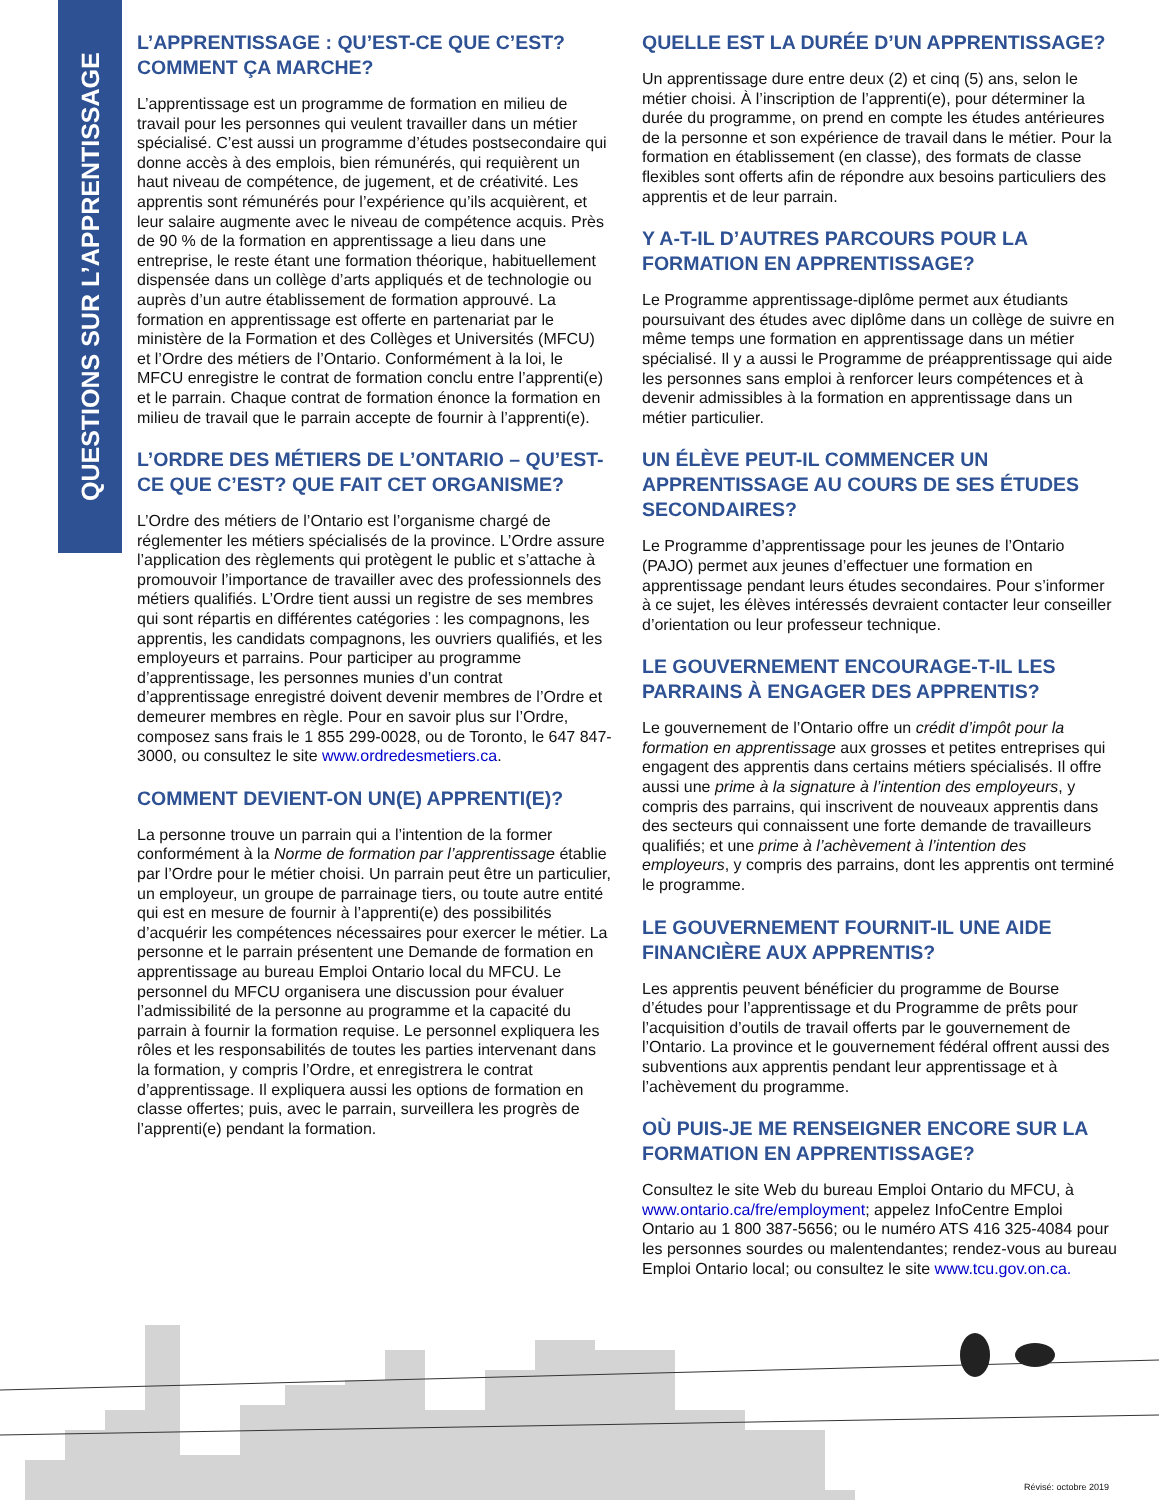QUESTIONS SUR L’APPRENTISSAGE
L’APPRENTISSAGE : QU’EST-CE QUE C’EST? COMMENT ÇA MARCHE?
L’apprentissage est un programme de formation en milieu de travail pour les personnes qui veulent travailler dans un métier spécialisé. C’est aussi un programme d’études postsecondaire qui donne accès à des emplois, bien rémunérés, qui requièrent un haut niveau de compétence, de jugement, et de créativité. Les apprentis sont rémunérés pour l’expérience qu’ils acquièrent, et leur salaire augmente avec le niveau de compétence acquis. Près de 90 % de la formation en apprentissage a lieu dans une entreprise, le reste étant une formation théorique, habituellement dispensée dans un collège d’arts appliqués et de technologie ou auprès d’un autre établissement de formation approuvé. La formation en apprentissage est offerte en partenariat par le ministère de la Formation et des Collèges et Universités (MFCU) et l’Ordre des métiers de l’Ontario. Conformément à la loi, le MFCU enregistre le contrat de formation conclu entre l’apprenti(e) et le parrain. Chaque contrat de formation énonce la formation en milieu de travail que le parrain accepte de fournir à l’apprenti(e).
L’ORDRE DES MÉTIERS DE L’ONTARIO – QU’EST-CE QUE C’EST? QUE FAIT CET ORGANISME?
L’Ordre des métiers de l’Ontario est l’organisme chargé de réglementer les métiers spécialisés de la province. L’Ordre assure l’application des règlements qui protègent le public et s’attache à promouvoir l’importance de travailler avec des professionnels des métiers qualifiés. L’Ordre tient aussi un registre de ses membres qui sont répartis en différentes catégories : les compagnons, les apprentis, les candidats compagnons, les ouvriers qualifiés, et les employeurs et parrains. Pour participer au programme d’apprentissage, les personnes munies d’un contrat d’apprentissage enregistré doivent devenir membres de l’Ordre et demeurer membres en règle. Pour en savoir plus sur l’Ordre, composez sans frais le 1 855 299-0028, ou de Toronto, le 647 847-3000, ou consultez le site www.ordredesmetiers.ca.
COMMENT DEVIENT-ON UN(E) APPRENTI(E)?
La personne trouve un parrain qui a l’intention de la former conformément à la Norme de formation par l’apprentissage établie par l’Ordre pour le métier choisi. Un parrain peut être un particulier, un employeur, un groupe de parrainage tiers, ou toute autre entité qui est en mesure de fournir à l’apprenti(e) des possibilités d’acquérir les compétences nécessaires pour exercer le métier. La personne et le parrain présentent une Demande de formation en apprentissage au bureau Emploi Ontario local du MFCU. Le personnel du MFCU organisera une discussion pour évaluer l’admissibilité de la personne au programme et la capacité du parrain à fournir la formation requise. Le personnel expliquera les rôles et les responsabilités de toutes les parties intervenant dans la formation, y compris l’Ordre, et enregistrera le contrat d’apprentissage. Il expliquera aussi les options de formation en classe offertes; puis, avec le parrain, surveillera les progrès de l’apprenti(e) pendant la formation.
QUELLE EST LA DURÉE D’UN APPRENTISSAGE?
Un apprentissage dure entre deux (2) et cinq (5) ans, selon le métier choisi. À l’inscription de l’apprenti(e), pour déterminer la durée du programme, on prend en compte les études antérieures de la personne et son expérience de travail dans le métier. Pour la formation en établissement (en classe), des formats de classe flexibles sont offerts afin de répondre aux besoins particuliers des apprentis et de leur parrain.
Y A-T-IL D’AUTRES PARCOURS POUR LA FORMATION EN APPRENTISSAGE?
Le Programme apprentissage-diplôme permet aux étudiants poursuivant des études avec diplôme dans un collège de suivre en même temps une formation en apprentissage dans un métier spécialisé. Il y a aussi le Programme de préapprentissage qui aide les personnes sans emploi à renforcer leurs compétences et à devenir admissibles à la formation en apprentissage dans un métier particulier.
UN ÉLÈVE PEUT-IL COMMENCER UN APPRENTISSAGE AU COURS DE SES ÉTUDES SECONDAIRES?
Le Programme d’apprentissage pour les jeunes de l’Ontario (PAJO) permet aux jeunes d’effectuer une formation en apprentissage pendant leurs études secondaires. Pour s’informer à ce sujet, les élèves intéressés devraient contacter leur conseiller d’orientation ou leur professeur technique.
LE GOUVERNEMENT ENCOURAGE-T-IL LES PARRAINS À ENGAGER DES APPRENTIS?
Le gouvernement de l’Ontario offre un crédit d’impôt pour la formation en apprentissage aux grosses et petites entreprises qui engagent des apprentis dans certains métiers spécialisés. Il offre aussi une prime à la signature à l’intention des employeurs, y compris des parrains, qui inscrivent de nouveaux apprentis dans des secteurs qui connaissent une forte demande de travailleurs qualifiés; et une prime à l’achèvement à l’intention des employeurs, y compris des parrains, dont les apprentis ont terminé le programme.
LE GOUVERNEMENT FOURNIT-IL UNE AIDE FINANCIÈRE AUX APPRENTIS?
Les apprentis peuvent bénéficier du programme de Bourse d’études pour l’apprentissage et du Programme de prêts pour l’acquisition d’outils de travail offerts par le gouvernement de l’Ontario. La province et le gouvernement fédéral offrent aussi des subventions aux apprentis pendant leur apprentissage et à l’achèvement du programme.
OÙ PUIS-JE ME RENSEIGNER ENCORE SUR LA FORMATION EN APPRENTISSAGE?
Consultez le site Web du bureau Emploi Ontario du MFCU, à www.ontario.ca/fre/employment; appelez InfoCentre Emploi Ontario au 1 800 387-5656; ou le numéro ATS 416 325-4084 pour les personnes sourdes ou malentendantes; rendez-vous au bureau Emploi Ontario local; ou consultez le site www.tcu.gov.on.ca.
Révisé: octobre 2019